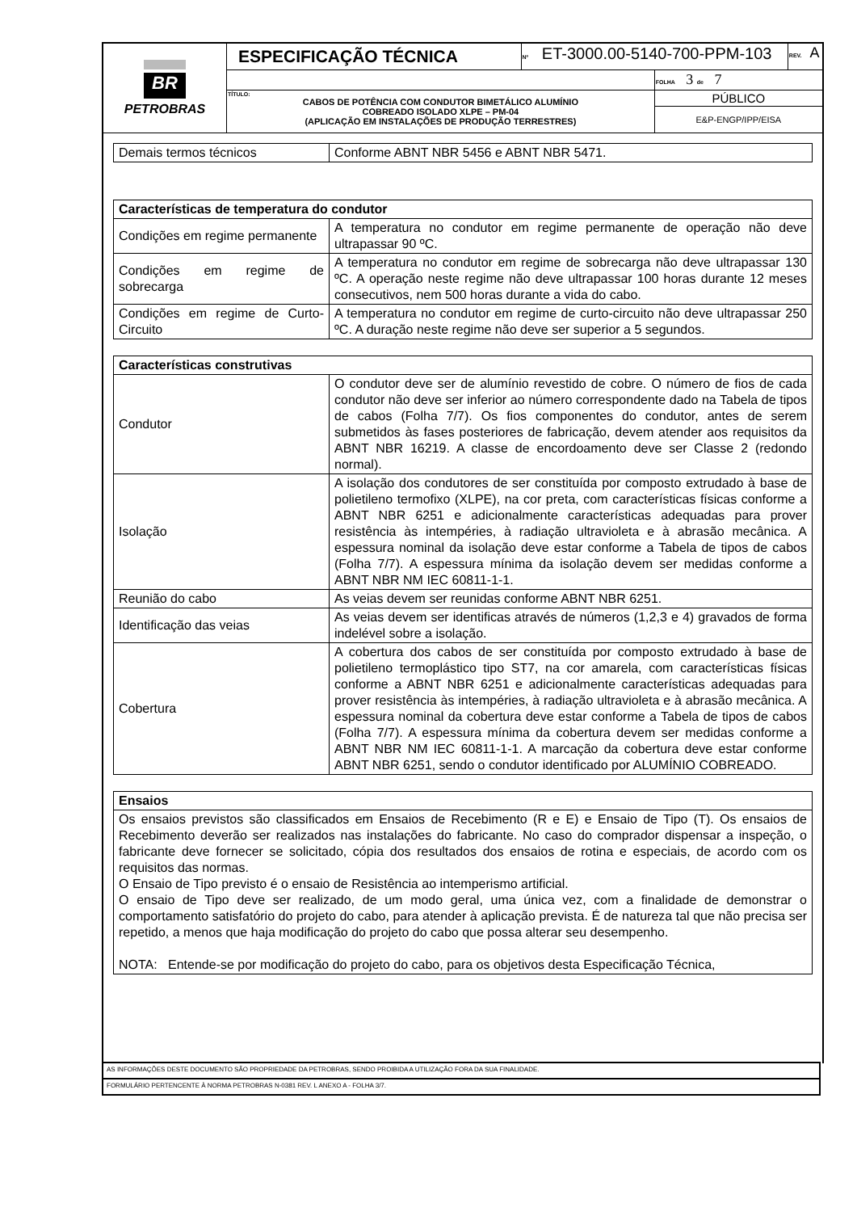| BR PETROBRAS | ESPECIFICAÇÃO TÉCNICA | Nº ET-3000.00-5140-700-PPM-103 | | REV. A |
| | | | FOLHA 3 de 7 | |
| | TÍTULO: CABOS DE POTÊNCIA COM CONDUTOR BIMETÁLICO ALUMÍNIO COBREADO ISOLADO XLPE – PM-04 (APLICAÇÃO EM INSTALAÇÕES DE PRODUÇÃO TERRESTRES) | | PÚBLICO | |
| | | | E&P-ENGP/IPP/EISA | |
| Demais termos técnicos | Conforme ABNT NBR 5456 e ABNT NBR 5471. |
| Características de temperatura do condutor | |
| --- | --- |
| Condições em regime permanente | A temperatura no condutor em regime permanente de operação não deve ultrapassar 90 ºC. |
| Condições em regime de sobrecarga | A temperatura no condutor em regime de sobrecarga não deve ultrapassar 130 ºC. A operação neste regime não deve ultrapassar 100 horas durante 12 meses consecutivos, nem 500 horas durante a vida do cabo. |
| Condições em regime de Curto-Circuito | A temperatura no condutor em regime de curto-circuito não deve ultrapassar 250 ºC. A duração neste regime não deve ser superior a 5 segundos. |
| Características construtivas | |
| --- | --- |
| Condutor | O condutor deve ser de alumínio revestido de cobre. O número de fios de cada condutor não deve ser inferior ao número correspondente dado na Tabela de tipos de cabos (Folha 7/7). Os fios componentes do condutor, antes de serem submetidos às fases posteriores de fabricação, devem atender aos requisitos da ABNT NBR 16219. A classe de encordoamento deve ser Classe 2 (redondo normal). |
| Isolação | A isolação dos condutores de ser constituída por composto extrudado à base de polietileno termofixo (XLPE), na cor preta, com características físicas conforme a ABNT NBR 6251 e adicionalmente características adequadas para prover resistência às intempéries, à radiação ultravioleta e à abrasão mecânica. A espessura nominal da isolação deve estar conforme a Tabela de tipos de cabos (Folha 7/7). A espessura mínima da isolação devem ser medidas conforme a ABNT NBR NM IEC 60811-1-1. |
| Reunião do cabo | As veias devem ser reunidas conforme ABNT NBR 6251. |
| Identificação das veias | As veias devem ser identificas através de números (1,2,3 e 4) gravados de forma indelével sobre a isolação. |
| Cobertura | A cobertura dos cabos de ser constituída por composto extrudado à base de polietileno termoplástico tipo ST7, na cor amarela, com características físicas conforme a ABNT NBR 6251 e adicionalmente características adequadas para prover resistência às intempéries, à radiação ultravioleta e à abrasão mecânica. A espessura nominal da cobertura deve estar conforme a Tabela de tipos de cabos (Folha 7/7). A espessura mínima da cobertura devem ser medidas conforme a ABNT NBR NM IEC 60811-1-1. A marcação da cobertura deve estar conforme ABNT NBR 6251, sendo o condutor identificado por ALUMÍNIO COBREADO. |
| Ensaios |
| --- |
| Os ensaios previstos são classificados em Ensaios de Recebimento (R e E) e Ensaio de Tipo (T). Os ensaios de Recebimento deverão ser realizados nas instalações do fabricante. No caso do comprador dispensar a inspeção, o fabricante deve fornecer se solicitado, cópia dos resultados dos ensaios de rotina e especiais, de acordo com os requisitos das normas. O Ensaio de Tipo previsto é o ensaio de Resistência ao intemperismo artificial. O ensaio de Tipo deve ser realizado, de um modo geral, uma única vez, com a finalidade de demonstrar o comportamento satisfatório do projeto do cabo, para atender à aplicação prevista. É de natureza tal que não precisa ser repetido, a menos que haja modificação do projeto do cabo que possa alterar seu desempenho. NOTA: Entende-se por modificação do projeto do cabo, para os objetivos desta Especificação Técnica, |
AS INFORMAÇÕES DESTE DOCUMENTO SÃO PROPRIEDADE DA PETROBRAS, SENDO PROIBIDA A UTILIZAÇÃO FORA DA SUA FINALIDADE.
FORMULÁRIO PERTENCENTE À NORMA PETROBRAS N-0381 REV. L ANEXO A - FOLHA 3/7.